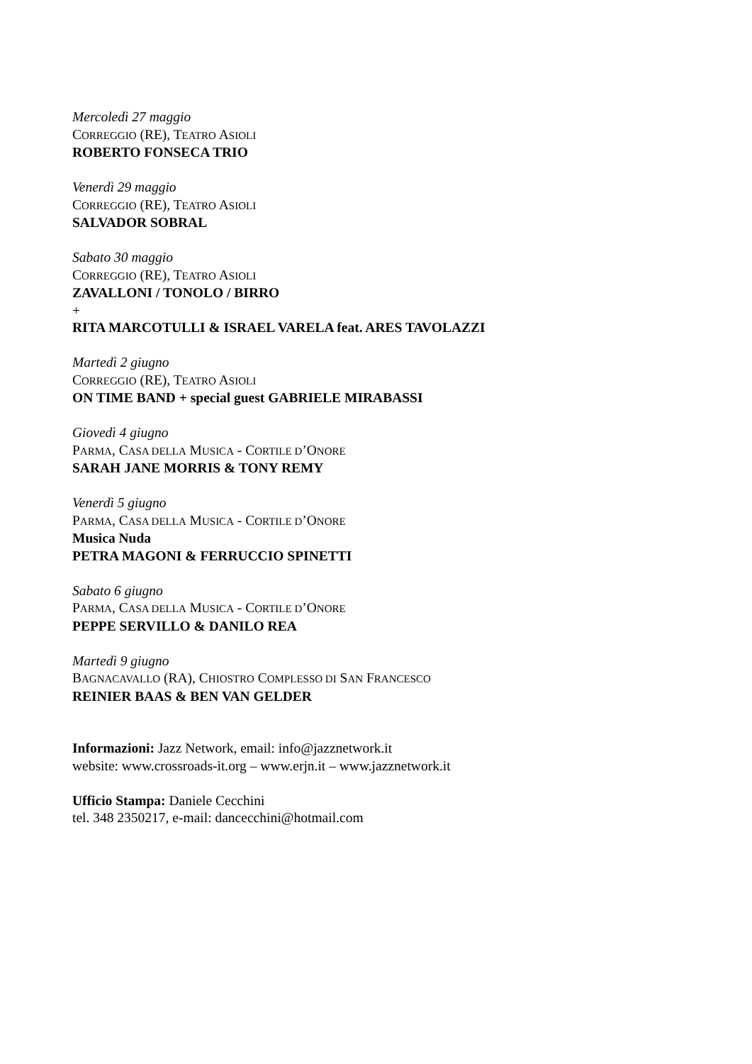Mercoledì 27 maggio
CORREGGIO (RE), TEATRO ASIOLI
ROBERTO FONSECA TRIO
Venerdì 29 maggio
CORREGGIO (RE), TEATRO ASIOLI
SALVADOR SOBRAL
Sabato 30 maggio
CORREGGIO (RE), TEATRO ASIOLI
ZAVALLONI / TONOLO / BIRRO
+
RITA MARCOTULLI & ISRAEL VARELA feat. ARES TAVOLAZZI
Martedì 2 giugno
CORREGGIO (RE), TEATRO ASIOLI
ON TIME BAND + special guest GABRIELE MIRABASSI
Giovedì 4 giugno
PARMA, CASA DELLA MUSICA - CORTILE D’ONORE
SARAH JANE MORRIS & TONY REMY
Venerdì 5 giugno
PARMA, CASA DELLA MUSICA - CORTILE D’ONORE
Musica Nuda
PETRA MAGONI & FERRUCCIO SPINETTI
Sabato 6 giugno
PARMA, CASA DELLA MUSICA - CORTILE D’ONORE
PEPPE SERVILLO & DANILO REA
Martedì 9 giugno
BAGNACAVALLO (RA), CHIOSTRO COMPLESSO DI SAN FRANCESCO
REINIER BAAS & BEN VAN GELDER
Informazioni: Jazz Network, email: info@jazznetwork.it
website: www.crossroads-it.org – www.erjn.it – www.jazznetwork.it
Ufficio Stampa: Daniele Cecchini
tel. 348 2350217, e-mail: dancecchini@hotmail.com